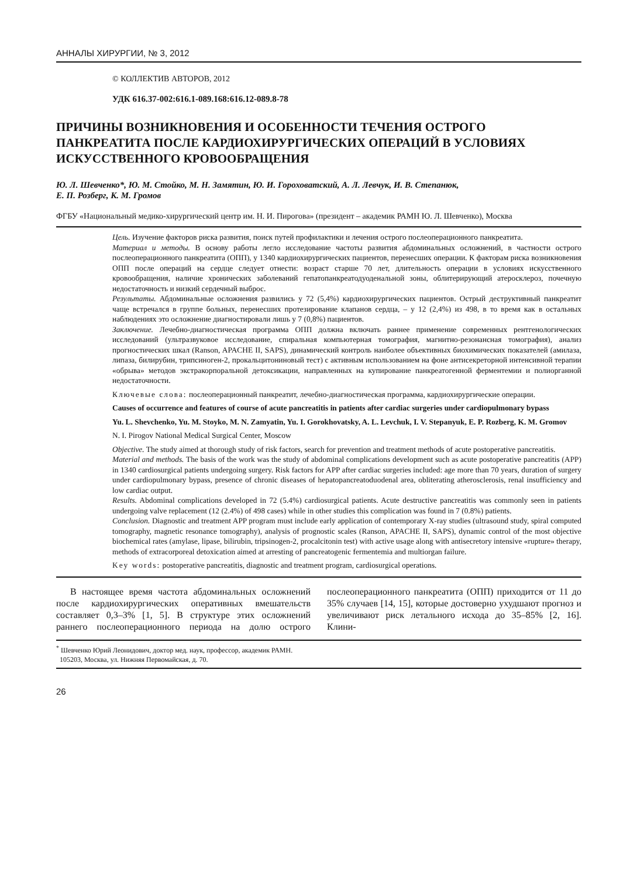АННАЛЫ ХИРУРГИИ, № 3, 2012
© КОЛЛЕКТИВ АВТОРОВ, 2012
УДК 616.37-002:616.1-089.168:616.12-089.8-78
ПРИЧИНЫ ВОЗНИКНОВЕНИЯ И ОСОБЕННОСТИ ТЕЧЕНИЯ ОСТРОГО ПАНКРЕАТИТА ПОСЛЕ КАРДИОХИРУРГИЧЕСКИХ ОПЕРАЦИЙ В УСЛОВИЯХ ИСКУССТВЕННОГО КРОВООБРАЩЕНИЯ
Ю. Л. Шевченко*, Ю. М. Стойко, М. Н. Замятин, Ю. И. Гороховатский, А. Л. Левчук, И. В. Степанюк,
Е. П. Розберг, К. М. Громов
ФГБУ «Национальный медико-хирургический центр им. Н. И. Пирогова» (президент – академик РАМН Ю. Л. Шевченко), Москва
Цель. Изучение факторов риска развития, поиск путей профилактики и лечения острого послеоперационного панкреатита.
Материал и методы. В основу работы легло исследование частоты развития абдоминальных осложнений, в частности острого послеоперационного панкреатита (ОПП), у 1340 кардиохирургических пациентов, перенесших операции. К факторам риска возникновения ОПП после операций на сердце следует отнести: возраст старше 70 лет, длительность операции в условиях искусственного кровообращения, наличие хронических заболеваний гепатопанкреатодуоденальной зоны, облитерирующий атеросклероз, почечную недостаточность и низкий сердечный выброс.
Результаты. Абдоминальные осложнения развились у 72 (5,4%) кардиохирургических пациентов. Острый деструктивный панкреатит чаще встречался в группе больных, перенесших протезирование клапанов сердца, – у 12 (2,4%) из 498, в то время как в остальных наблюдениях это осложнение диагностировали лишь у 7 (0,8%) пациентов.
Заключение. Лечебно-диагностическая программа ОПП должна включать раннее применение современных рентгенологических исследований (ультразвуковое исследование, спиральная компьютерная томография, магнитно-резонансная томография), анализ прогностических шкал (Ranson, APACHE II, SAPS), динамический контроль наиболее объективных биохимических показателей (амилаза, липаза, билирубин, трипсиноген-2, прокальцитониновый тест) с активным использованием на фоне антисекреторной интенсивной терапии «обрыва» методов экстракорпоральной детоксикации, направленных на купирование панкреатогенной ферментемии и полиорганной недостаточности.
Ключевые слова: послеоперационный панкреатит, лечебно-диагностическая программа, кардиохирургические операции.
Causes of occurrence and features of course of acute pancreatitis in patients after cardiac surgeries under cardiopulmonary bypass
Yu. L. Shevchenko, Yu. M. Stoyko, M. N. Zamyatin, Yu. I. Gorokhovatsky, A. L. Levchuk, I. V. Stepanyuk, E. P. Rozberg, K. M. Gromov
N. I. Pirogov National Medical Surgical Center, Moscow
Objective. The study aimed at thorough study of risk factors, search for prevention and treatment methods of acute postoperative pancreatitis.
Material and methods. The basis of the work was the study of abdominal complications development such as acute postoperative pancreatitis (APP) in 1340 cardiosurgical patients undergoing surgery. Risk factors for APP after cardiac surgeries included: age more than 70 years, duration of surgery under cardiopulmonary bypass, presence of chronic diseases of hepatopancreatoduodenal area, obliterating atherosclerosis, renal insufficiency and low cardiac output.
Results. Abdominal complications developed in 72 (5.4%) cardiosurgical patients. Acute destructive pancreatitis was commonly seen in patients undergoing valve replacement (12 (2.4%) of 498 cases) while in other studies this complication was found in 7 (0.8%) patients.
Conclusion. Diagnostic and treatment APP program must include early application of contemporary X-ray studies (ultrasound study, spiral computed tomography, magnetic resonance tomography), analysis of prognostic scales (Ranson, APACHE II, SAPS), dynamic control of the most objective biochemical rates (amylase, lipase, bilirubin, tripsinogen-2, procalcitonin test) with active usage along with antisecretory intensive «rupture» therapy, methods of extracorporeal detoxication aimed at arresting of pancreatogenic fermentemia and multiorgan failure.
Key words: postoperative pancreatitis, diagnostic and treatment program, cardiosurgical operations.
В настоящее время частота абдоминальных осложнений после кардиохирургических оперативных вмешательств составляет 0,3–3% [1, 5]. В структуре этих осложнений раннего послеоперационного периода на долю острого послеоперационного панкреатита (ОПП) приходится от 11 до 35% случаев [14, 15], которые достоверно ухудшают прогноз и увеличивают риск летального исхода до 35–85% [2, 16]. Клини-
<sup>*</sup> Шевченко Юрий Леонидович, доктор мед. наук, профессор, академик РАМН.
105203, Москва, ул. Нижняя Первомайская, д. 70.
26